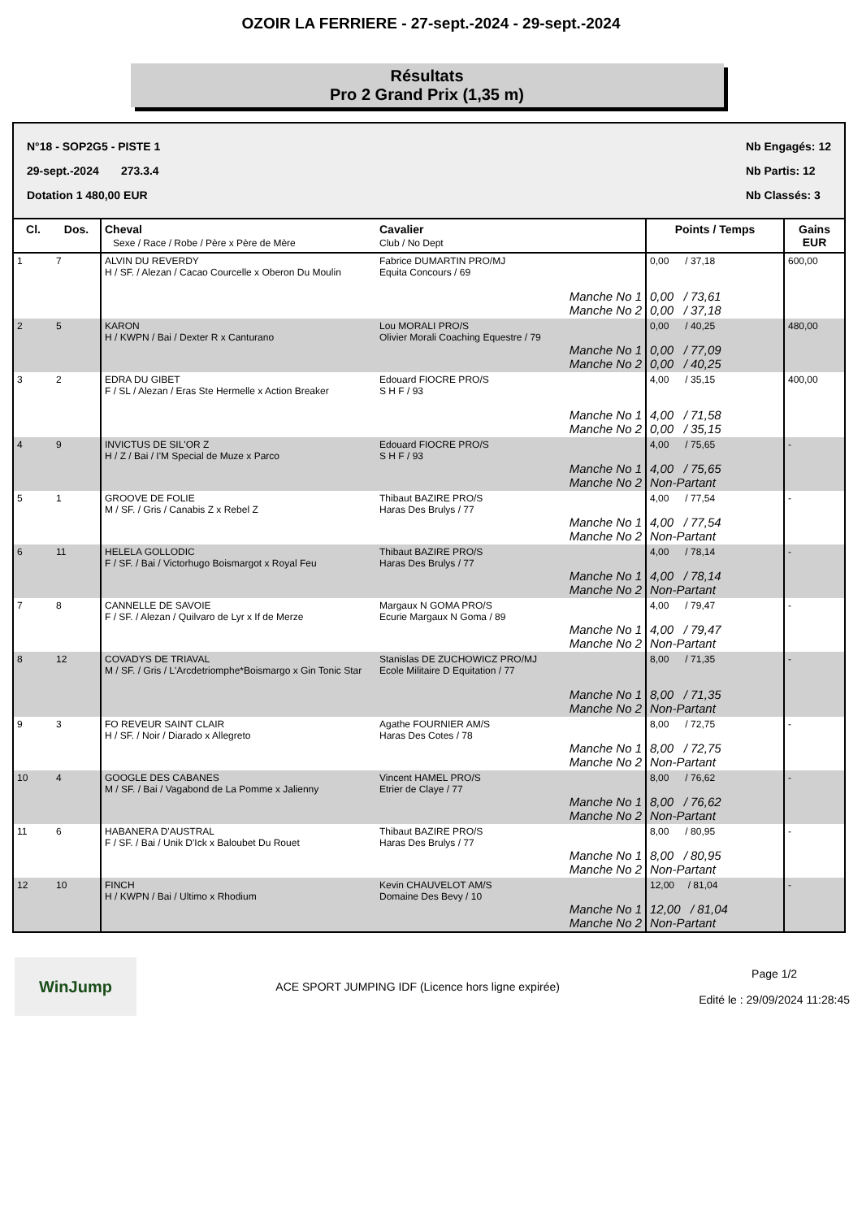OZOIR LA FERRIERE - 27-sept.-2024 - 29-sept.-2024
Résultats
Pro 2 Grand Prix (1,35 m)
N°18 - SOP2G5 - PISTE 1
29-sept.-2024 273.3.4
Dotation 1 480,00 EUR
Nb Engagés: 12
Nb Partis: 12
Nb Classés: 3
| Cl. | Dos. | Cheval Sexe / Race / Robe / Père x Père de Mère | Cavalier Club / No Dept | Points / Temps | Gains EUR |
| --- | --- | --- | --- | --- | --- |
| 1 | 7 | ALVIN DU REVERDY H / SF. / Alezan / Cacao Courcelle x Oberon Du Moulin | Fabrice DUMARTIN PRO/MJ Equita Concours / 69 Manche No 1 Manche No 2 | 0,00 / 37,18 0,00 / 73,61 0,00 / 37,18 | 600,00 |
| 2 | 5 | KARON H / KWPN / Bai / Dexter R x Canturano | Lou MORALI PRO/S Olivier Morali Coaching Equestre / 79 Manche No 1 Manche No 2 | 0,00 / 40,25 0,00 / 77,09 0,00 / 40,25 | 480,00 |
| 3 | 2 | EDRA DU GIBET F / SL / Alezan / Eras Ste Hermelle x Action Breaker | Edouard FIOCRE PRO/S S H F / 93 Manche No 1 Manche No 2 | 4,00 / 35,15 4,00 / 71,58 0,00 / 35,15 | 400,00 |
| 4 | 9 | INVICTUS DE SIL'OR Z H / Z / Bai / I'M Special de Muze x Parco | Edouard FIOCRE PRO/S S H F / 93 Manche No 1 Manche No 2 | 4,00 / 75,65 4,00 / 75,65 Non-Partant | - |
| 5 | 1 | GROOVE DE FOLIE M / SF. / Gris / Canabis Z x Rebel Z | Thibaut BAZIRE PRO/S Haras Des Brulys / 77 Manche No 1 Manche No 2 | 4,00 / 77,54 4,00 / 77,54 Non-Partant | - |
| 6 | 11 | HELELA GOLLODIC F / SF. / Bai / Victorhugo Boismargot x Royal Feu | Thibaut BAZIRE PRO/S Haras Des Brulys / 77 Manche No 1 Manche No 2 | 4,00 / 78,14 4,00 / 78,14 Non-Partant | - |
| 7 | 8 | CANNELLE DE SAVOIE F / SF. / Alezan / Quilvaro de Lyr x If de Merze | Margaux N GOMA PRO/S Ecurie Margaux N Goma / 89 Manche No 1 Manche No 2 | 4,00 / 79,47 4,00 / 79,47 Non-Partant | - |
| 8 | 12 | COVADYS DE TRIAVAL M / SF. / Gris / L'Arcdetriomphe*Boismargo x Gin Tonic Star | Stanislas DE ZUCHOWICZ PRO/MJ Ecole Militaire D Equitation / 77 Manche No 1 Manche No 2 | 8,00 / 71,35 8,00 / 71,35 Non-Partant | - |
| 9 | 3 | FO REVEUR SAINT CLAIR H / SF. / Noir / Diarado x Allegreto | Agathe FOURNIER AM/S Haras Des Cotes / 78 Manche No 1 Manche No 2 | 8,00 / 72,75 8,00 / 72,75 Non-Partant | - |
| 10 | 4 | GOOGLE DES CABANES M / SF. / Bai / Vagabond de La Pomme x Jalienny | Vincent HAMEL PRO/S Etrier de Claye / 77 Manche No 1 Manche No 2 | 8,00 / 76,62 8,00 / 76,62 Non-Partant | - |
| 11 | 6 | HABANERA D'AUSTRAL F / SF. / Bai / Unik D'Ick x Baloubet Du Rouet | Thibaut BAZIRE PRO/S Haras Des Brulys / 77 Manche No 1 Manche No 2 | 8,00 / 80,95 8,00 / 80,95 Non-Partant | - |
| 12 | 10 | FINCH H / KWPN / Bai / Ultimo x Rhodium | Kevin CHAUVELOT AM/S Domaine Des Bevy / 10 Manche No 1 Manche No 2 | 12,00 / 81,04 12,00 / 81,04 Non-Partant | - |
WinJump
ACE SPORT JUMPING IDF (Licence hors ligne expirée)
Page 1/2
Edité le : 29/09/2024 11:28:45